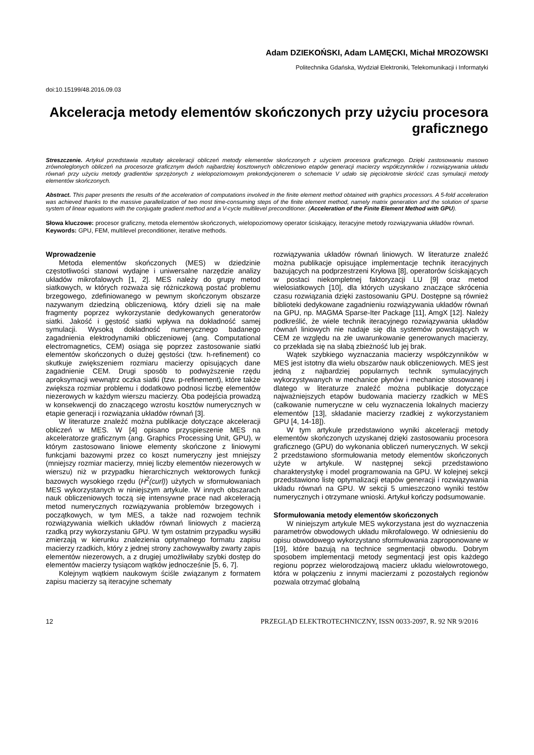Adam DZIEKOŃSKI, Adam LAMĘCKI, Michał MROZOWSKI
Politechnika Gdańska, Wydział Elektroniki, Telekomunikacji i Informatyki
doi:10.15199/48.2016.09.03
Akceleracja metody elementów skończonych przy użyciu procesora graficznego
Streszczenie. Artykuł przedstawia rezultaty akceleracji obliczeń metody elementów skończonych z użyciem procesora graficznego. Dzięki zastosowaniu masowo zrównoleglonych obliczeń na procesorze graficznym dwóch najbardziej kosztownych obliczeniowo etapów generacji macierzy współczynników i rozwiązywania układu równań przy użyciu metody gradientów sprzężonych z wielopoziomowym prekondycjonerem o schemacie V udało się pięciokrotnie skrócić czas symulacji metody elementów skończonych.
Abstract. This paper presents the results of the acceleration of computations involved in the finite element method obtained with graphics processors. A 5-fold acceleration was achieved thanks to the massive parallelization of two most time-consuming steps of the finite element method, namely matrix generation and the solution of sparse system of linear equations with the conjugate gradient method and a V-cycle multilevel preconditioner. (Acceleration of the Finite Element Method with GPU).
Słowa kluczowe: procesor graficzny, metoda elementów skończonych, wielopoziomowy operator ściskający, iteracyjne metody rozwiązywania układów równań.
Keywords: GPU, FEM, multilevel preconditioner, iterative methods.
Wprowadzenie
Metoda elementów skończonych (MES) w dziedzinie częstotliwości stanowi wydajne i uniwersalne narzędzie analizy układów mikrofalowych [1, 2]. MES należy do grupy metod siatkowych, w których rozważa się różniczkową postać problemu brzegowego, zdefiniowanego w pewnym skończonym obszarze nazywanym dziedziną obliczeniową, który dzieli się na małe fragmenty poprzez wykorzystanie dedykowanych generatorów siatki. Jakość i gęstość siatki wpływa na dokładność samej symulacji. Wysoką dokładność numerycznego badanego zagadnienia elektrodynamiki obliczeniowej (ang. Computational electromagnetics, CEM) osiąga się poprzez zastosowanie siatki elementów skończonych o dużej gęstości (tzw. h-refinement) co skutkuje zwiększeniem rozmiaru macierzy opisujących dane zagadnienie CEM. Drugi sposób to podwyższenie rzędu aproksymacji wewnątrz oczka siatki (tzw. p-refinement), które także zwiększa rozmiar problemu i dodatkowo podnosi liczbę elementów niezerowych w każdym wierszu macierzy. Oba podejścia prowadzą w konsekwencji do znaczącego wzrostu kosztów numerycznych w etapie generacji i rozwiązania układów równań [3].
W literaturze znaleźć można publikacje dotyczące akceleracji obliczeń w MES. W [4] opisano przyspieszenie MES na akceleratorze graficznym (ang. Graphics Processing Unit, GPU), w którym zastosowano liniowe elementy skończone z liniowymi funkcjami bazowymi przez co koszt numeryczny jest mniejszy (mniejszy rozmiar macierzy, mniej liczby elementów niezerowych w wierszu) niż w przypadku hierarchicznych wektorowych funkcji bazowych wysokiego rzędu (H<sup>2</sup>(curl)) użytych w sformułowaniach MES wykorzystanych w niniejszym artykule. W innych obszarach nauk obliczeniowych toczą się intensywne prace nad akceleracją metod numerycznych rozwiązywania problemów brzegowych i początkowych, w tym MES, a także nad rozwojem technik rozwiązywania wielkich układów równań liniowych z macierzą rzadką przy wykorzystaniu GPU. W tym ostatnim przypadku wysiłki zmierzają w kierunku znalezienia optymalnego formatu zapisu macierzy rzadkich, który z jednej strony zachowywałby zwarty zapis elementów niezerowych, a z drugiej umożliwiłaby szybki dostęp do elementów macierzy tysiącom wątków jednocześnie [5, 6, 7].
Kolejnym wątkiem naukowym ściśle związanym z formatem zapisu macierzy są iteracyjne schematy
rozwiązywania układów równań liniowych. W literaturze znaleźć można publikacje opisujące implementacje technik iteracyjnych bazujących na podprzestrzeni Kryłowa [8], operatorów ściskających w postaci niekompletnej faktoryzacji LU [9] oraz metod wielosiatkowych [10], dla których uzyskano znaczące skrócenia czasu rozwiązania dzięki zastosowaniu GPU. Dostępne są również biblioteki dedykowane zagadnieniu rozwiązywania układów równań na GPU, np. MAGMA Sparse-Iter Package [11], AmgX [12]. Należy podkreślić, że wiele technik iteracyjnego rozwiązywania układów równań liniowych nie nadaje się dla systemów powstających w CEM ze względu na złe uwarunkowanie generowanych macierzy, co przekłada się na słabą zbieżność lub jej brak.
Wątek szybkiego wyznaczania macierzy współczynników w MES jest istotny dla wielu obszarów nauk obliczeniowych. MES jest jedną z najbardziej popularnych technik symulacyjnych wykorzystywanych w mechanice płynów i mechanice stosowanej i dlatego w literaturze znaleźć można publikacje dotyczące najważniejszych etapów budowania macierzy rzadkich w MES (całkowanie numeryczne w celu wyznaczenia lokalnych macierzy elementów [13], składanie macierzy rzadkiej z wykorzystaniem GPU [4, 14-18]).
W tym artykule przedstawiono wyniki akceleracji metody elementów skończonych uzyskanej dzięki zastosowaniu procesora graficznego (GPU) do wykonania obliczeń numerycznych. W sekcji 2 przedstawiono sformułowania metody elementów skończonych użyte w artykule. W następnej sekcji przedstawiono charakterystykę i model programowania na GPU. W kolejnej sekcji przedstawiono listę optymalizacji etapów generacji i rozwiązywania układu równań na GPU. W sekcji 5 umieszczono wyniki testów numerycznych i otrzymane wnioski. Artykuł kończy podsumowanie.
Sformułowania metody elementów skończonych
W niniejszym artykule MES wykorzystana jest do wyznaczenia parametrów obwodowych układu mikrofalowego. W odniesieniu do opisu obwodowego wykorzystano sformułowania zaproponowane w [19], które bazują na technice segmentacji obwodu. Dobrym sposobem implementacji metody segmentacji jest opis każdego regionu poprzez wielorodzajową macierz układu wielowrotowego, która w połączeniu z innymi macierzami z pozostałych regionów pozwala otrzymać globalną
12 PRZEGLĄD ELEKTROTECHNICZNY, ISSN 0033-2097, R. 92 NR 9/2016